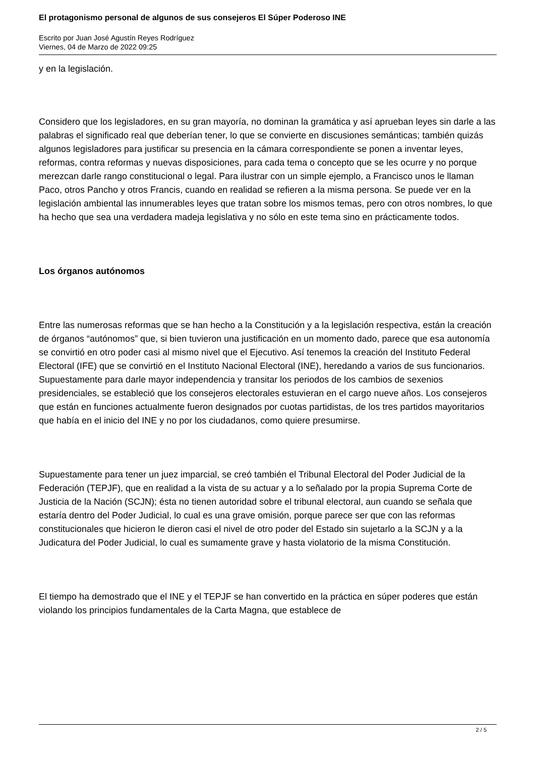El protagonismo personal de algunos de sus consejeros El Súper Poderoso INE
Escrito por Juan José Agustín Reyes Rodríguez
Viernes, 04 de Marzo de 2022 09:25
y en la legislación.
Considero que los legisladores, en su gran mayoría, no dominan la gramática y así aprueban leyes sin darle a las palabras el significado real que deberían tener, lo que se convierte en discusiones semánticas; también quizás algunos legisladores para justificar su presencia en la cámara correspondiente se ponen a inventar leyes, reformas, contra reformas y nuevas disposiciones, para cada tema o concepto que se les ocurre y no porque merezcan darle rango constitucional o legal. Para ilustrar con un simple ejemplo, a Francisco unos le llaman Paco, otros Pancho y otros Francis, cuando en realidad se refieren a la misma persona. Se puede ver en la legislación ambiental las innumerables leyes que tratan sobre los mismos temas, pero con otros nombres, lo que ha hecho que sea una verdadera madeja legislativa y no sólo en este tema sino en prácticamente todos.
Los órganos autónomos
Entre las numerosas reformas que se han hecho a la Constitución y a la legislación respectiva, están la creación de órganos “autónomos” que, si bien tuvieron una justificación en un momento dado, parece que esa autonomía se convirtió en otro poder casi al mismo nivel que el Ejecutivo. Así tenemos la creación del Instituto Federal Electoral (IFE) que se convirtió en el Instituto Nacional Electoral (INE), heredando a varios de sus funcionarios. Supuestamente para darle mayor independencia y transitar los periodos de los cambios de sexenios presidenciales, se estableció que los consejeros electorales estuvieran en el cargo nueve años. Los consejeros que están en funciones actualmente fueron designados por cuotas partidistas, de los tres partidos mayoritarios que había en el inicio del INE y no por los ciudadanos, como quiere presumirse.
Supuestamente para tener un juez imparcial, se creó también el Tribunal Electoral del Poder Judicial de la Federación (TEPJF), que en realidad a la vista de su actuar y a lo señalado por la propia Suprema Corte de Justicia de la Nación (SCJN); ésta no tienen autoridad sobre el tribunal electoral, aun cuando se señala que estaría dentro del Poder Judicial, lo cual es una grave omisión, porque parece ser que con las reformas constitucionales que hicieron le dieron casi el nivel de otro poder del Estado sin sujetarlo a la SCJN y a la Judicatura del Poder Judicial, lo cual es sumamente grave y hasta violatorio de la misma Constitución.
El tiempo ha demostrado que el INE y el TEPJF se han convertido en la práctica en súper poderes que están violando los principios fundamentales de la Carta Magna, que establece de
2 / 5